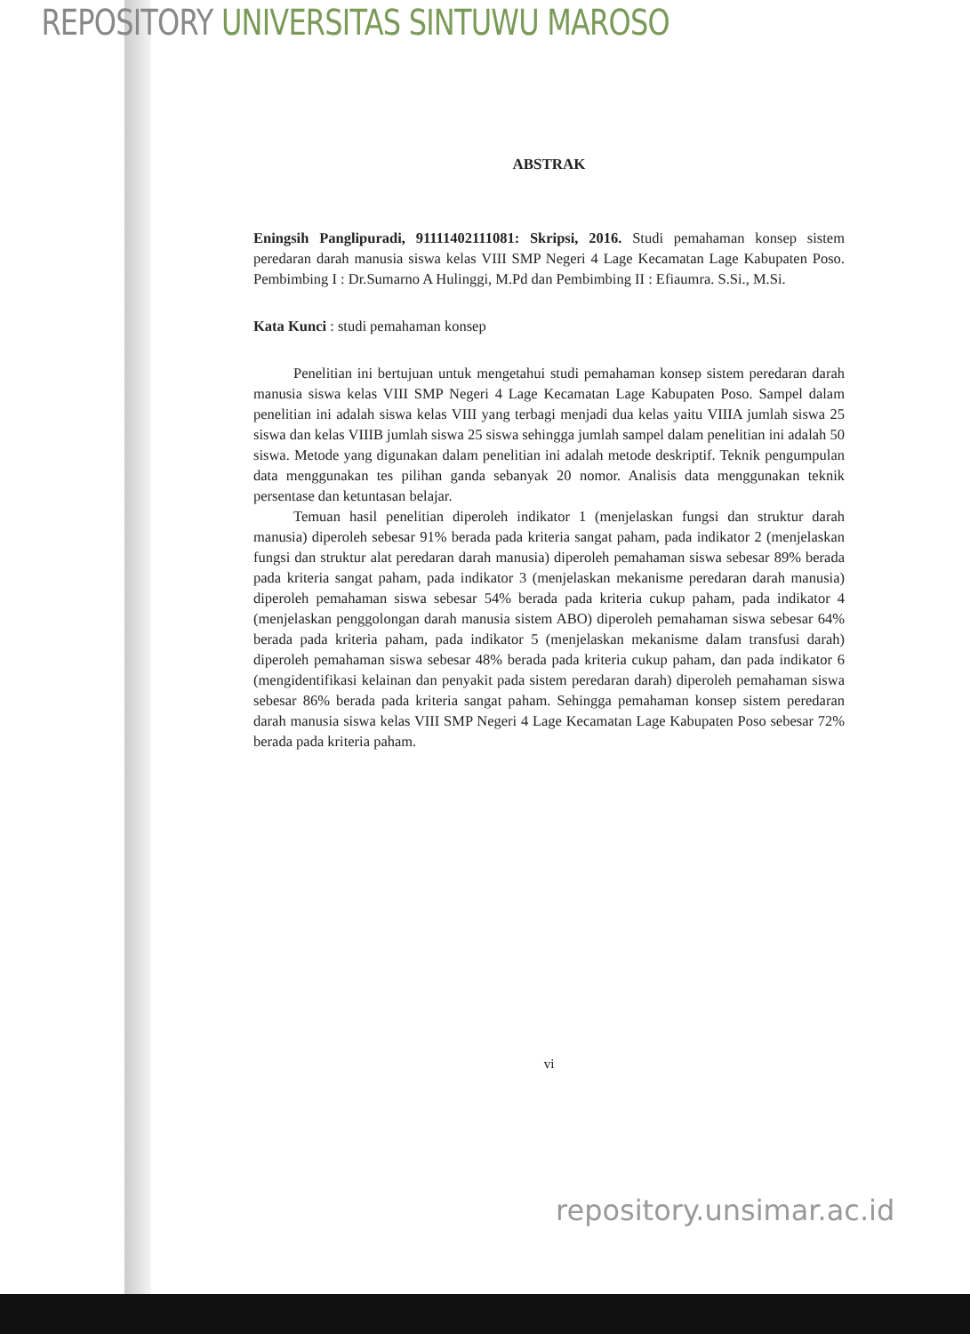REPOSITORY UNIVERSITAS SINTUWU MAROSO
ABSTRAK
Eningsih Panglipuradi, 91111402111081: Skripsi, 2016. Studi pemahaman konsep sistem peredaran darah manusia siswa kelas VIII SMP Negeri 4 Lage Kecamatan Lage Kabupaten Poso. Pembimbing I : Dr.Sumarno A Hulinggi, M.Pd dan Pembimbing II : Efiaumra. S.Si., M.Si.
Kata Kunci : studi pemahaman konsep
Penelitian ini bertujuan untuk mengetahui studi pemahaman konsep sistem peredaran darah manusia siswa kelas VIII SMP Negeri 4 Lage Kecamatan Lage Kabupaten Poso. Sampel dalam penelitian ini adalah siswa kelas VIII yang terbagi menjadi dua kelas yaitu VIIIA jumlah siswa 25 siswa dan kelas VIIIB jumlah siswa 25 siswa sehingga jumlah sampel dalam penelitian ini adalah 50 siswa. Metode yang digunakan dalam penelitian ini adalah metode deskriptif. Teknik pengumpulan data menggunakan tes pilihan ganda sebanyak 20 nomor. Analisis data menggunakan teknik persentase dan ketuntasan belajar.
Temuan hasil penelitian diperoleh indikator 1 (menjelaskan fungsi dan struktur darah manusia) diperoleh sebesar 91% berada pada kriteria sangat paham, pada indikator 2 (menjelaskan fungsi dan struktur alat peredaran darah manusia) diperoleh pemahaman siswa sebesar 89% berada pada kriteria sangat paham, pada indikator 3 (menjelaskan mekanisme peredaran darah manusia) diperoleh pemahaman siswa sebesar 54% berada pada kriteria cukup paham, pada indikator 4 (menjelaskan penggolongan darah manusia sistem ABO) diperoleh pemahaman siswa sebesar 64% berada pada kriteria paham, pada indikator 5 (menjelaskan mekanisme dalam transfusi darah) diperoleh pemahaman siswa sebesar 48% berada pada kriteria cukup paham, dan pada indikator 6 (mengidentifikasi kelainan dan penyakit pada sistem peredaran darah) diperoleh pemahaman siswa sebesar 86% berada pada kriteria sangat paham. Sehingga pemahaman konsep sistem peredaran darah manusia siswa kelas VIII SMP Negeri 4 Lage Kecamatan Lage Kabupaten Poso sebesar 72% berada pada kriteria paham.
vi
repository.unsimar.ac.id